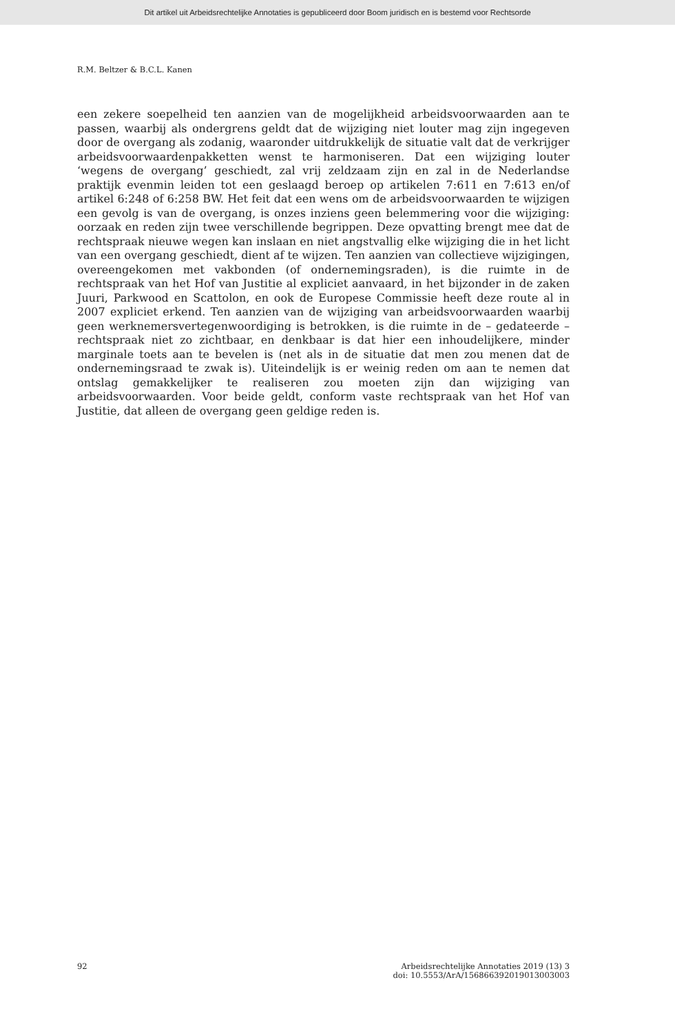Dit artikel uit Arbeidsrechtelijke Annotaties is gepubliceerd door Boom juridisch en is bestemd voor Rechtsorde
R.M. Beltzer & B.C.L. Kanen
een zekere soepelheid ten aanzien van de mogelijkheid arbeidsvoorwaarden aan te passen, waarbij als ondergrens geldt dat de wijziging niet louter mag zijn ingegeven door de overgang als zodanig, waaronder uitdrukkelijk de situatie valt dat de verkrijger arbeidsvoorwaardenpakketten wenst te harmoniseren. Dat een wijziging louter ‘wegens de overgang’ geschiedt, zal vrij zeldzaam zijn en zal in de Nederlandse praktijk evenmin leiden tot een geslaagd beroep op artikelen 7:611 en 7:613 en/of artikel 6:248 of 6:258 BW. Het feit dat een wens om de arbeidsvoorwaarden te wijzigen een gevolg is van de overgang, is onzes inziens geen belemmering voor die wijziging: oorzaak en reden zijn twee verschillende begrippen. Deze opvatting brengt mee dat de rechtspraak nieuwe wegen kan inslaan en niet angstvallig elke wijziging die in het licht van een overgang geschiedt, dient af te wijzen. Ten aanzien van collectieve wijzigingen, overeengekomen met vakbonden (of ondernemingsraden), is die ruimte in de rechtspraak van het Hof van Justitie al expliciet aanvaard, in het bijzonder in de zaken Juuri, Parkwood en Scattolon, en ook de Europese Commissie heeft deze route al in 2007 expliciet erkend. Ten aanzien van de wijziging van arbeidsvoorwaarden waarbij geen werknemersvertegenwoordiging is betrokken, is die ruimte in de – gedateerde – rechtspraak niet zo zichtbaar, en denkbaar is dat hier een inhoudelijkere, minder marginale toets aan te bevelen is (net als in de situatie dat men zou menen dat de ondernemingsraad te zwak is). Uiteindelijk is er weinig reden om aan te nemen dat ontslag gemakkelijker te realiseren zou moeten zijn dan wijziging van arbeidsvoorwaarden. Voor beide geldt, conform vaste rechtspraak van het Hof van Justitie, dat alleen de overgang geen geldige reden is.
92 Arbeidsrechtelijke Annotaties 2019 (13) 3
doi: 10.5553/ArA/156866392019013003003